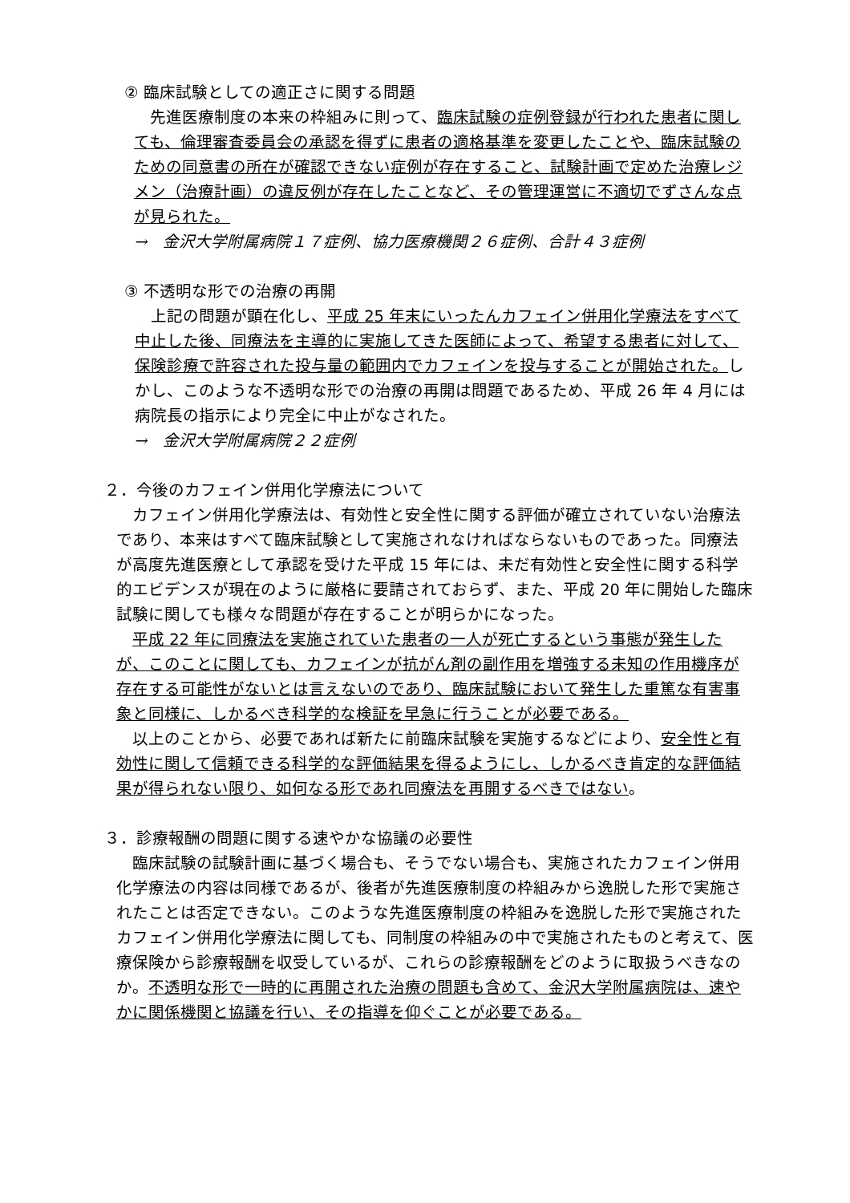② 臨床試験としての適正さに関する問題
　先進医療制度の本来の枠組みに則って、臨床試験の症例登録が行われた患者に関しても、倫理審査委員会の承認を得ずに患者の適格基準を変更したことや、臨床試験のための同意書の所在が確認できない症例が存在すること、試験計画で定めた治療レジメン（治療計画）の違反例が存在したことなど、その管理運営に不適切でずさんな点が見られた。
→　金沢大学附属病院１７症例、協力医療機関２６症例、合計４３症例
③ 不透明な形での治療の再開
　上記の問題が顕在化し、平成 25 年末にいったんカフェイン併用化学療法をすべて中止した後、同療法を主導的に実施してきた医師によって、希望する患者に対して、保険診療で許容された投与量の範囲内でカフェインを投与することが開始された。しかし、このような不透明な形での治療の再開は問題であるため、平成 26 年 4 月には病院長の指示により完全に中止がなされた。
→　金沢大学附属病院２２症例
２．今後のカフェイン併用化学療法について
　カフェイン併用化学療法は、有効性と安全性に関する評価が確立されていない治療法であり、本来はすべて臨床試験として実施されなければならないものであった。同療法が高度先進医療として承認を受けた平成 15 年には、未だ有効性と安全性に関する科学的エビデンスが現在のように厳格に要請されておらず、また、平成 20 年に開始した臨床試験に関しても様々な問題が存在することが明らかになった。
　平成 22 年に同療法を実施されていた患者の一人が死亡するという事態が発生したが、このことに関しても、カフェインが抗がん剤の副作用を増強する未知の作用機序が存在する可能性がないとは言えないのであり、臨床試験において発生した重篤な有害事象と同様に、しかるべき科学的な検証を早急に行うことが必要である。
　以上のことから、必要であれば新たに前臨床試験を実施するなどにより、安全性と有効性に関して信頼できる科学的な評価結果を得るようにし、しかるべき肯定的な評価結果が得られない限り、如何なる形であれ同療法を再開するべきではない。
３．診療報酬の問題に関する速やかな協議の必要性
　臨床試験の試験計画に基づく場合も、そうでない場合も、実施されたカフェイン併用化学療法の内容は同様であるが、後者が先進医療制度の枠組みから逸脱した形で実施されたことは否定できない。このような先進医療制度の枠組みを逸脱した形で実施されたカフェイン併用化学療法に関しても、同制度の枠組みの中で実施されたものと考えて、医療保険から診療報酬を収受しているが、これらの診療報酬をどのように取扱うべきなのか。不透明な形で一時的に再開された治療の問題も含めて、金沢大学附属病院は、速やかに関係機関と協議を行い、その指導を仰ぐことが必要である。